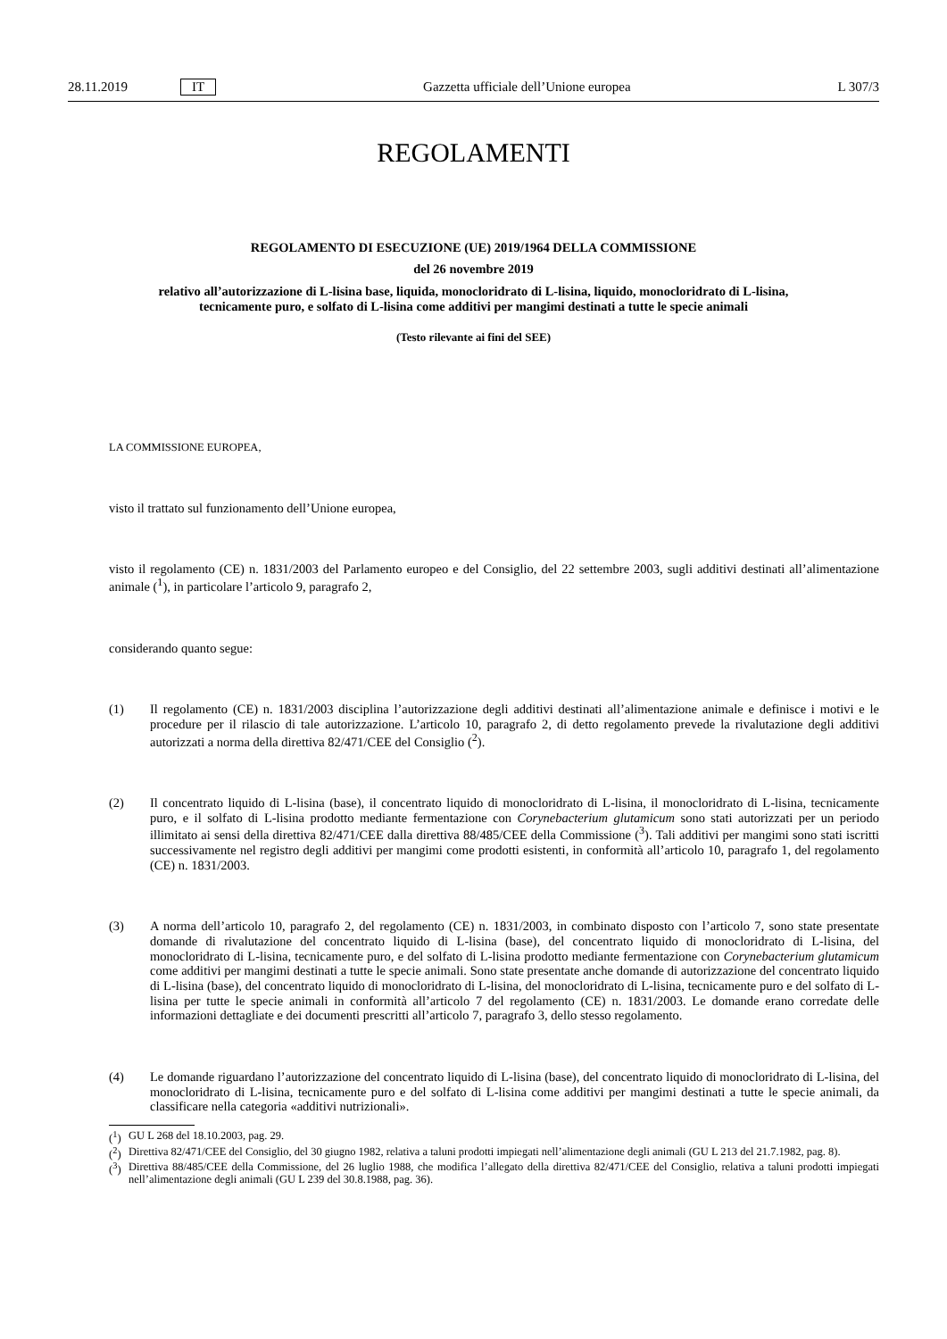28.11.2019 IT Gazzetta ufficiale dell’Unione europea L 307/3
REGOLAMENTI
REGOLAMENTO DI ESECUZIONE (UE) 2019/1964 DELLA COMMISSIONE
del 26 novembre 2019
relativo all’autorizzazione di L-lisina base, liquida, monocloridrato di L-lisina, liquido, monocloridrato di L-lisina, tecnicamente puro, e solfato di L-lisina come additivi per mangimi destinati a tutte le specie animali
(Testo rilevante ai fini del SEE)
LA COMMISSIONE EUROPEA,
visto il trattato sul funzionamento dell’Unione europea,
visto il regolamento (CE) n. 1831/2003 del Parlamento europeo e del Consiglio, del 22 settembre 2003, sugli additivi destinati all’alimentazione animale (<sup>1</sup>), in particolare l’articolo 9, paragrafo 2,
considerando quanto segue:
(1) Il regolamento (CE) n. 1831/2003 disciplina l’autorizzazione degli additivi destinati all’alimentazione animale e definisce i motivi e le procedure per il rilascio di tale autorizzazione. L’articolo 10, paragrafo 2, di detto regolamento prevede la rivalutazione degli additivi autorizzati a norma della direttiva 82/471/CEE del Consiglio (<sup>2</sup>).
(2) Il concentrato liquido di L-lisina (base), il concentrato liquido di monocloridrato di L-lisina, il monocloridrato di L-lisina, tecnicamente puro, e il solfato di L-lisina prodotto mediante fermentazione con Corynebacterium glutamicum sono stati autorizzati per un periodo illimitato ai sensi della direttiva 82/471/CEE dalla direttiva 88/485/CEE della Commissione (<sup>3</sup>). Tali additivi per mangimi sono stati iscritti successivamente nel registro degli additivi per mangimi come prodotti esistenti, in conformità all’articolo 10, paragrafo 1, del regolamento (CE) n. 1831/2003.
(3) A norma dell’articolo 10, paragrafo 2, del regolamento (CE) n. 1831/2003, in combinato disposto con l’articolo 7, sono state presentate domande di rivalutazione del concentrato liquido di L-lisina (base), del concentrato liquido di monocloridrato di L-lisina, del monocloridrato di L-lisina, tecnicamente puro, e del solfato di L-lisina prodotto mediante fermentazione con Corynebacterium glutamicum come additivi per mangimi destinati a tutte le specie animali. Sono state presentate anche domande di autorizzazione del concentrato liquido di L-lisina (base), del concentrato liquido di monocloridrato di L-lisina, del monocloridrato di L-lisina, tecnicamente puro e del solfato di L-lisina per tutte le specie animali in conformità all’articolo 7 del regolamento (CE) n. 1831/2003. Le domande erano corredate delle informazioni dettagliate e dei documenti prescritti all’articolo 7, paragrafo 3, dello stesso regolamento.
(4) Le domande riguardano l’autorizzazione del concentrato liquido di L-lisina (base), del concentrato liquido di monocloridrato di L-lisina, del monocloridrato di L-lisina, tecnicamente puro e del solfato di L-lisina come additivi per mangimi destinati a tutte le specie animali, da classificare nella categoria «additivi nutrizionali».
(<sup>1</sup>)
GU L 268 del 18.10.2003, pag. 29.
(<sup>2</sup>)
Direttiva 82/471/CEE del Consiglio, del 30 giugno 1982, relativa a taluni prodotti impiegati nell’alimentazione degli animali (GU L 213 del 21.7.1982, pag. 8).
(<sup>3</sup>)
Direttiva 88/485/CEE della Commissione, del 26 luglio 1988, che modifica l’allegato della direttiva 82/471/CEE del Consiglio, relativa a taluni prodotti impiegati nell’alimentazione degli animali (GU L 239 del 30.8.1988, pag. 36).